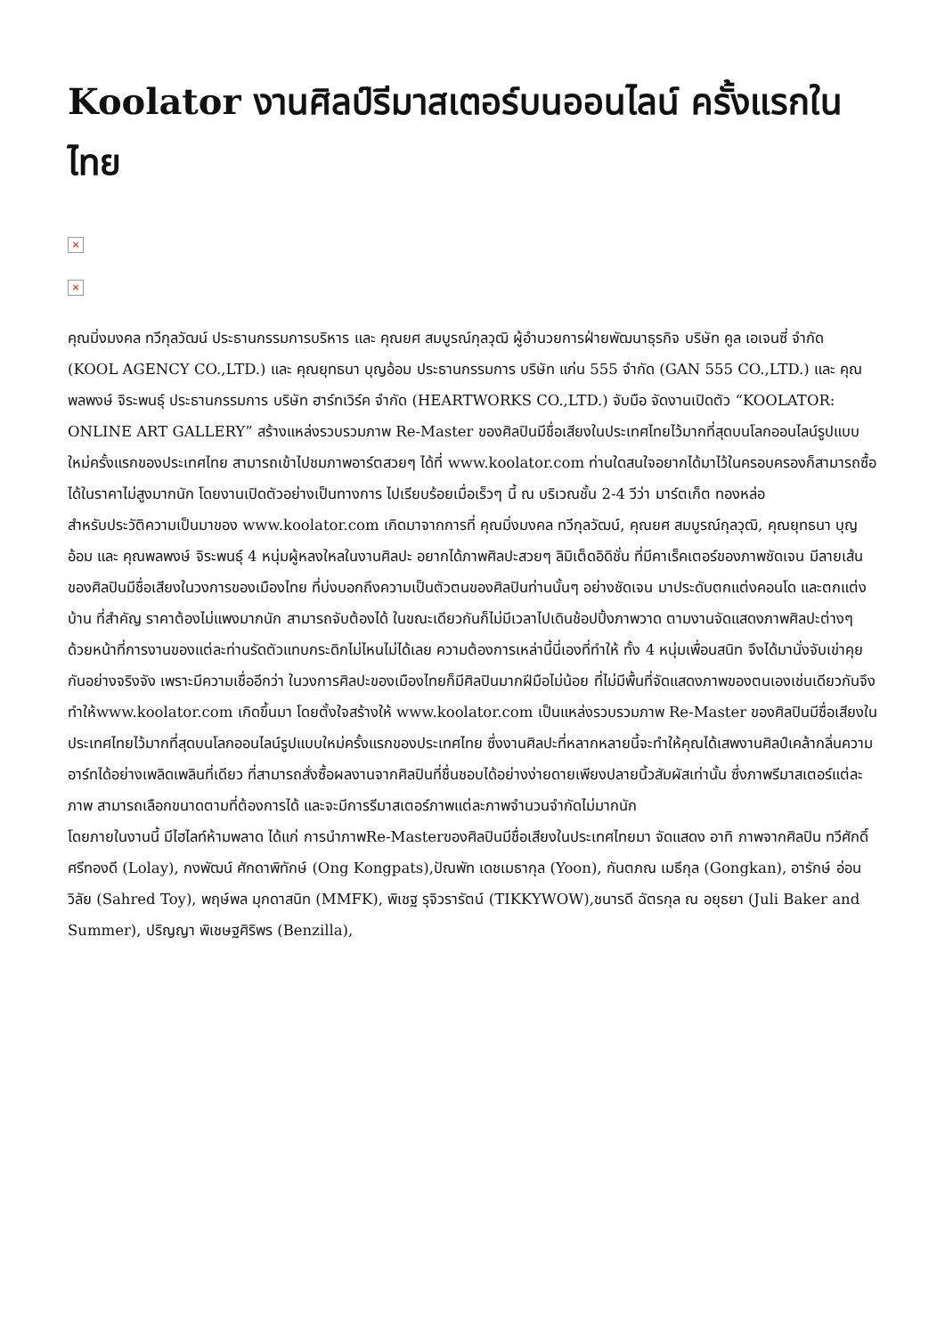Koolator งานศิลป์รีมาสเตอร์บนออนไลน์ ครั้งแรกในไทย
×
×
คุณมิ่งมงคล ทวีกุลวัฒน์ ประธานกรรมการบริหาร และ คุณยศ สมบูรณ์กุลวุฒิ ผู้อำนวยการฝ่ายพัฒนาธุรกิจ บริษัท คูล เอเจนซี่ จำกัด (KOOL AGENCY CO.,LTD.) และ คุณยุทธนา บุญอ้อม ประธานกรรมการ บริษัท แก่น 555 จำกัด (GAN 555 CO.,LTD.) และ คุณพลพงษ์ จิระพนธุ์ ประธานกรรมการ บริษัท ฮาร์ทเวิร์ค จำกัด (HEARTWORKS CO.,LTD.) จับมือ จัดงานเปิดตัว “KOOLATOR: ONLINE ART GALLERY” สร้างแหล่งรวบรวมภาพ Re-Master ของศิลปินมีชื่อเสียงในประเทศไทยไว้มากที่สุดบนโลกออนไลน์รูปแบบใหม่ครั้งแรกของประเทศไทย สามารถเข้าไปชมภาพอาร์ตสวยๆ ได้ที่ www.koolator.com ท่านใดสนใจอยากได้มาไว้ในครอบครองก็สามารถซื้อได้ในราคาไม่สูงมากนัก โดยงานเปิดตัวอย่างเป็นทางการ ไปเรียบร้อยเมื่อเร็วๆ นี้ ณ บริเวณชั้น 2-4 วีว่า มาร์ตเก็ต ทองหล่อ
สำหรับประวัติความเป็นมาของ www.koolator.com เกิดมาจากการที่ คุณมิ่งมงคล ทวีกุลวัฒน์, คุณยศ สมบูรณ์กุลวุฒิ, คุณยุทธนา บุญอ้อม และ คุณพลพงษ์ จิระพนธุ์ 4 หนุ่มผู้หลงใหลในงานศิลปะ อยากได้ภาพศิลปะสวยๆ ลิมิเต็ดอิดิชั่น ที่มีคาเร็คเตอร์ของภาพชัดเจน มีลายเส้นของศิลปินมีชื่อเสียงในวงการของเมืองไทย ที่บ่งบอกถึงความเป็นตัวตนของศิลปินท่านนั้นๆ อย่างชัดเจน มาประดับตกแต่งคอนโด และตกแต่งบ้าน ที่สำคัญ ราคาต้องไม่แพงมากนัก สามารถจับต้องได้ ในขณะเดียวกันก็ไม่มีเวลาไปเดินช้อปปิ้งภาพวาด ตามงานจัดแสดงภาพศิลปะต่างๆ ด้วยหน้าที่การงานของแต่ละท่านรัดตัวแทบกระดิกไม่ไหนไม่ได้เลย ความต้องการเหล่านี้นี่เองที่ทำให้ ทั้ง 4 หนุ่มเพื่อนสนิท จึงได้มานั่งจับเข่าคุยกันอย่างจริงจัง เพราะมีความเชื่ออีกว่า ในวงการศิลปะของเมืองไทยก็มีศิลปินมากฝีมือไม่น้อย ที่ไม่มีพื้นที่จัดแสดงภาพของตนเองเช่นเดียวกันจึงทำให้www.koolator.com เกิดขึ้นมา โดยตั้งใจสร้างให้ www.koolator.com เป็นแหล่งรวบรวมภาพ Re-Master ของศิลปินมีชื่อเสียงในประเทศไทยไว้มากที่สุดบนโลกออนไลน์รูปแบบใหม่ครั้งแรกของประเทศไทย ซึ่งงานศิลปะที่หลากหลายนี้จะทำให้คุณได้เสพงานศิลป์เคล้ากลิ่นความอาร์ทได้อย่างเพลิดเพลินที่เดียว ที่สามารถสั่งซื้อผลงานจากศิลปินที่ชื่นชอบได้อย่างง่ายดายเพียงปลายนิ้วสัมผัสเท่านั้น ซึ่งภาพรีมาสเตอร์แต่ละภาพ สามารถเลือกขนาดตามที่ต้องการได้ และจะมีการรีมาสเตอร์ภาพแต่ละภาพจำนวนจำกัดไม่มากนัก
โดยภายในงานนี้ มีไฮไลท์ห้ามพลาด ได้แก่ การนำภาพRe-Masterของศิลปินมีชื่อเสียงในประเทศไทยมา จัดแสดง อาทิ ภาพจากศิลปิน ทวีศักดิ์ ศรีทองดี (Lolay), กงพัฒน์ ศักดาพิทักษ์ (Ong Kongpats),ปัณพัท เดชเมธากุล (Yoon), กันตภณ เมธีกุล (Gongkan), อารักษ์ อ่อนวิลัย (Sahred Toy), พฤษ์พล มุกดาสนิท (MMFK), พิเชฐ รุจิวรารัตน์ (TIKKYWOW),ชนารดี ฉัตรกุล ณ อยุธยา (Juli Baker and Summer), ปริญญา พิเชษฐศิริพร (Benzilla),